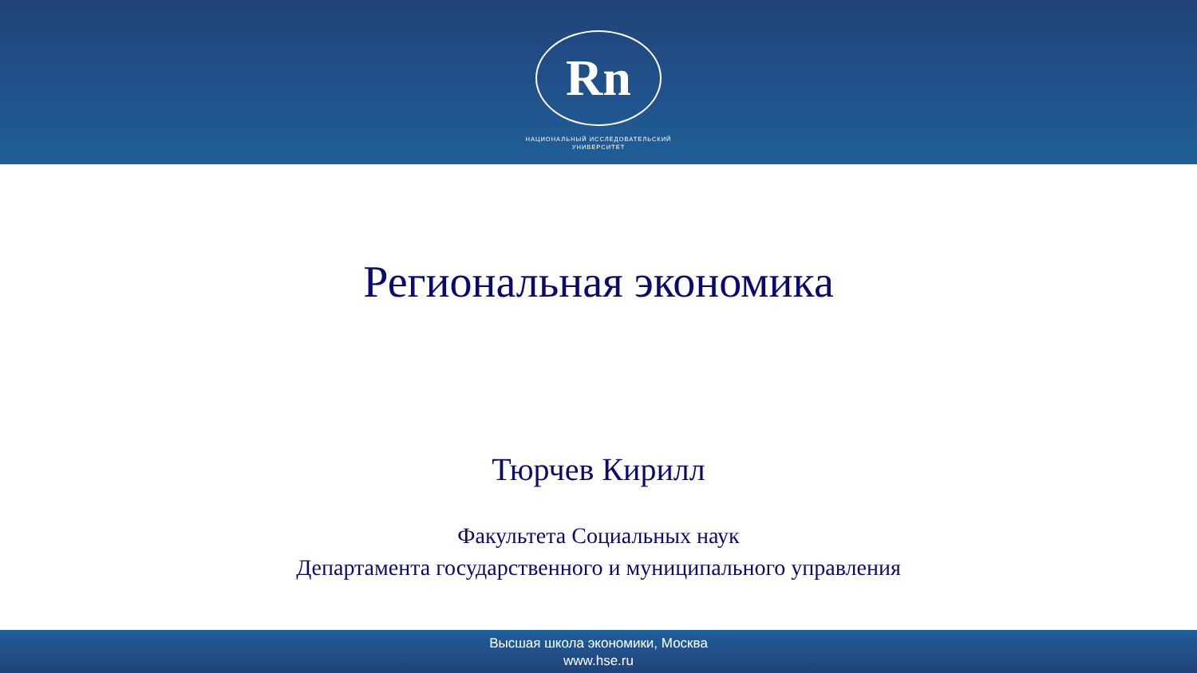Rn
НАЦИОНАЛЬНЫЙ ИССЛЕДОВАТЕЛЬСКИЙ
УНИВЕРСИТЕТ
Региональная экономика
Тюрчев Кирилл
Факультета Социальных наук
Департамента государственного и муниципального управления
Высшая школа экономики, Москва
www.hse.ru